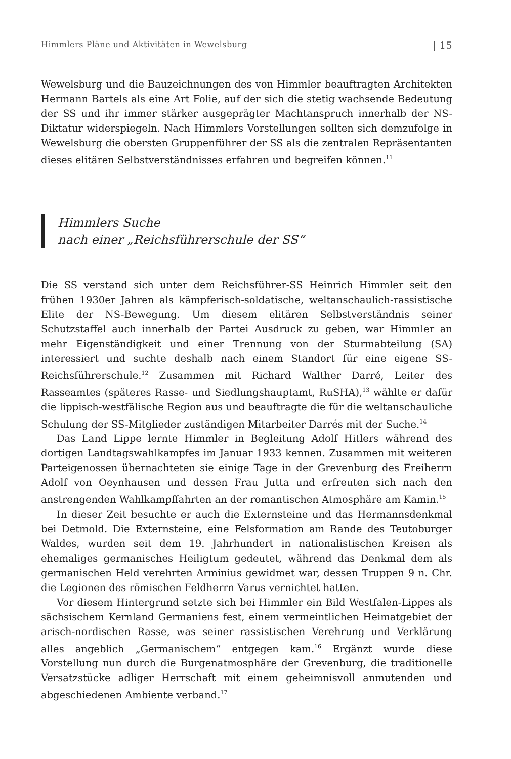Himmlers Pläne und Aktivitäten in Wewelsburg | 15
Wewelsburg und die Bauzeichnungen des von Himmler beauftragten Architekten Hermann Bartels als eine Art Folie, auf der sich die stetig wachsende Bedeutung der SS und ihr immer stärker ausgeprägter Machtanspruch innerhalb der NS-Diktatur widerspiegeln. Nach Himmlers Vorstellungen sollten sich demzufolge in Wewelsburg die obersten Gruppenführer der SS als die zentralen Repräsentanten dieses elitären Selbstverständnisses erfahren und begreifen können.<sup>11</sup>
Himmlers Suche
nach einer „Reichsführerschule der SS“
Die SS verstand sich unter dem Reichsführer-SS Heinrich Himmler seit den frühen 1930er Jahren als kämpferisch-soldatische, weltanschaulich-rassistische Elite der NS-Bewegung. Um diesem elitären Selbstverständnis seiner Schutzstaffel auch innerhalb der Partei Ausdruck zu geben, war Himmler an mehr Eigenständigkeit und einer Trennung von der Sturmabteilung (SA) interessiert und suchte deshalb nach einem Standort für eine eigene SS-Reichsführerschule.<sup>12</sup> Zusammen mit Richard Walther Darré, Leiter des Rasseamtes (späteres Rasse- und Siedlungshauptamt, RuSHA),<sup>13</sup> wählte er dafür die lippisch-westfälische Region aus und beauftragte die für die weltanschauliche Schulung der SS-Mitglieder zuständigen Mitarbeiter Darrés mit der Suche.<sup>14</sup>
Das Land Lippe lernte Himmler in Begleitung Adolf Hitlers während des dortigen Landtagswahlkampfes im Januar 1933 kennen. Zusammen mit weiteren Parteigenossen übernachteten sie einige Tage in der Grevenburg des Freiherrn Adolf von Oeynhausen und dessen Frau Jutta und erfreuten sich nach den anstrengenden Wahlkampffahrten an der romantischen Atmosphäre am Kamin.<sup>15</sup>
In dieser Zeit besuchte er auch die Externsteine und das Hermannsdenkmal bei Detmold. Die Externsteine, eine Felsformation am Rande des Teutoburger Waldes, wurden seit dem 19. Jahrhundert in nationalistischen Kreisen als ehemaliges germanisches Heiligtum gedeutet, während das Denkmal dem als germanischen Held verehrten Arminius gewidmet war, dessen Truppen 9 n. Chr. die Legionen des römischen Feldherrn Varus vernichtet hatten.
Vor diesem Hintergrund setzte sich bei Himmler ein Bild Westfalen-Lippes als sächsischem Kernland Germaniens fest, einem vermeintlichen Heimatgebiet der arisch-nordischen Rasse, was seiner rassistischen Verehrung und Verklärung alles angeblich „Germanischem“ entgegen kam.<sup>16</sup> Ergänzt wurde diese Vorstellung nun durch die Burgenatmosphäre der Grevenburg, die traditionelle Versatzstücke adliger Herrschaft mit einem geheimnisvoll anmutenden und abgeschiedenen Ambiente verband.<sup>17</sup>